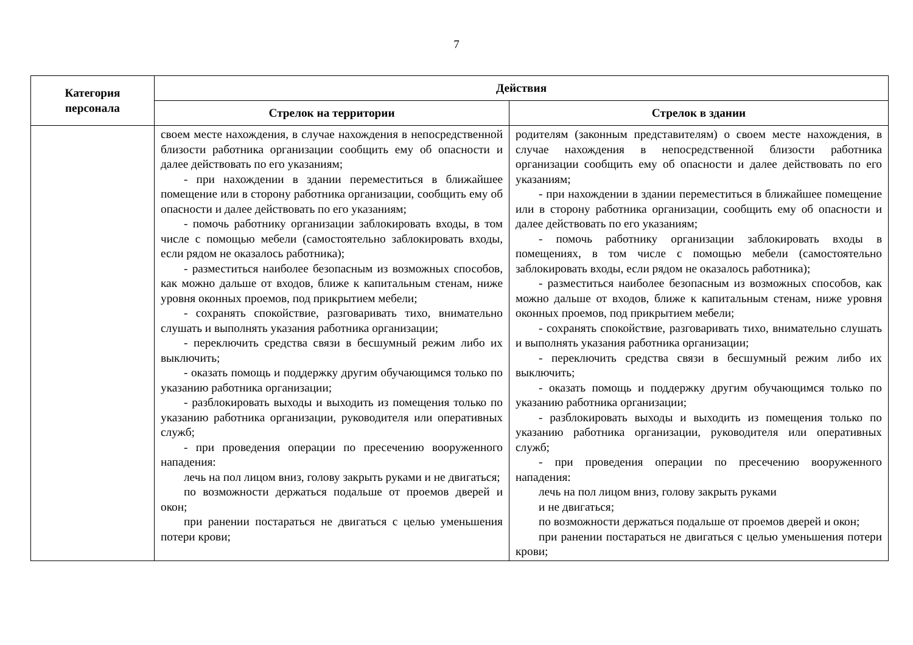7
| Категория персонала | Действия | |
| --- | --- | --- |
| | Стрелок на территории | Стрелок в здании |
| | своем месте нахождения, в случае нахождения в непосредственной близости работника организации сообщить ему об опасности и далее действовать по его указаниям; - при нахождении в здании переместиться в ближайшее помещение или в сторону работника организации, сообщить ему об опасности и далее действовать по его указаниям; - помочь работнику организации заблокировать входы, в том числе с помощью мебели (самостоятельно заблокировать входы, если рядом не оказалось работника); - разместиться наиболее безопасным из возможных способов, как можно дальше от входов, ближе к капитальным стенам, ниже уровня оконных проемов, под прикрытием мебели; - сохранять спокойствие, разговаривать тихо, внимательно слушать и выполнять указания работника организации; - переключить средства связи в бесшумный режим либо их выключить; - оказать помощь и поддержку другим обучающимся только по указанию работника организации; - разблокировать выходы и выходить из помещения только по указанию работника организации, руководителя или оперативных служб; - при проведения операции по пресечению вооруженного нападения: лечь на пол лицом вниз, голову закрыть руками и не двигаться; по возможности держаться подальше от проемов дверей и окон; при ранении постараться не двигаться с целью уменьшения потери крови; | родителям (законным представителям) о своем месте нахождения, в случае нахождения в непосредственной близости работника организации сообщить ему об опасности и далее действовать по его указаниям; - при нахождении в здании переместиться в ближайшее помещение или в сторону работника организации, сообщить ему об опасности и далее действовать по его указаниям; - помочь работнику организации заблокировать входы в помещениях, в том числе с помощью мебели (самостоятельно заблокировать входы, если рядом не оказалось работника); - разместиться наиболее безопасным из возможных способов, как можно дальше от входов, ближе к капитальным стенам, ниже уровня оконных проемов, под прикрытием мебели; - сохранять спокойствие, разговаривать тихо, внимательно слушать и выполнять указания работника организации; - переключить средства связи в бесшумный режим либо их выключить; - оказать помощь и поддержку другим обучающимся только по указанию работника организации; - разблокировать выходы и выходить из помещения только по указанию работника организации, руководителя или оперативных служб; - при проведения операции по пресечению вооруженного нападения: лечь на пол лицом вниз, голову закрыть руками и не двигаться; по возможности держаться подальше от проемов дверей и окон; при ранении постараться не двигаться с целью уменьшения потери крови; |